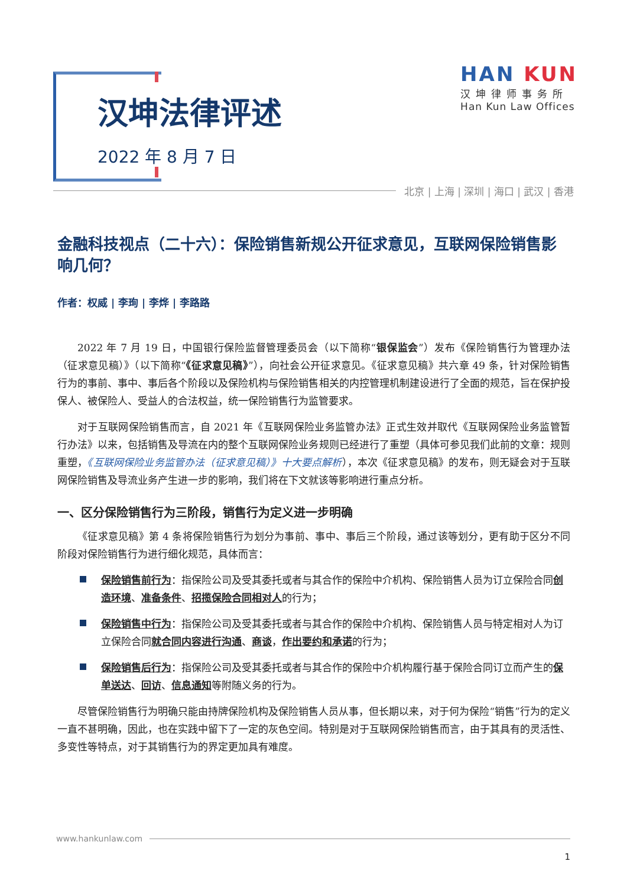汉坤法律评述
2022 年 8 月 7 日
HAN KUN
汉坤律师事务所
Han Kun Law Offices
北京 | 上海 | 深圳 | 海口 | 武汉 | 香港
金融科技视点（二十六）：保险销售新规公开征求意见，互联网保险销售影响几何？
作者：权威 | 李珣 | 李烨 | 李路路
2022 年 7 月 19 日，中国银行保险监督管理委员会（以下简称“银保监会”）发布《保险销售行为管理办法（征求意见稿）》（以下简称“《征求意见稿》”），向社会公开征求意见。《征求意见稿》共六章 49 条，针对保险销售行为的事前、事中、事后各个阶段以及保险机构与保险销售相关的内控管理机制建设进行了全面的规范，旨在保护投保人、被保险人、受益人的合法权益，统一保险销售行为监管要求。
对于互联网保险销售而言，自 2021 年《互联网保险业务监管办法》正式生效并取代《互联网保险业务监管暂行办法》以来，包括销售及导流在内的整个互联网保险业务规则已经进行了重塑（具体可参见我们此前的文章：规则重塑，《互联网保险业务监管办法（征求意见稿）》十大要点解析），本次《征求意见稿》的发布，则无疑会对于互联网保险销售及导流业务产生进一步的影响，我们将在下文就该等影响进行重点分析。
一、区分保险销售行为三阶段，销售行为定义进一步明确
《征求意见稿》第 4 条将保险销售行为划分为事前、事中、事后三个阶段，通过该等划分，更有助于区分不同阶段对保险销售行为进行细化规范，具体而言：
保险销售前行为：指保险公司及受其委托或者与其合作的保险中介机构、保险销售人员为订立保险合同创造环境、准备条件、招揽保险合同相对人的行为；
保险销售中行为：指保险公司及受其委托或者与其合作的保险中介机构、保险销售人员与特定相对人为订立保险合同就合同内容进行沟通、商谈，作出要约和承诺的行为；
保险销售后行为：指保险公司及受其委托或者与其合作的保险中介机构履行基于保险合同订立而产生的保单送达、回访、信息通知等附随义务的行为。
尽管保险销售行为明确只能由持牌保险机构及保险销售人员从事，但长期以来，对于何为保险“销售”行为的定义一直不甚明确，因此，也在实践中留下了一定的灰色空间。特别是对于互联网保险销售而言，由于其具有的灵活性、多变性等特点，对于其销售行为的界定更加具有难度。
www.hankunlaw.com
1